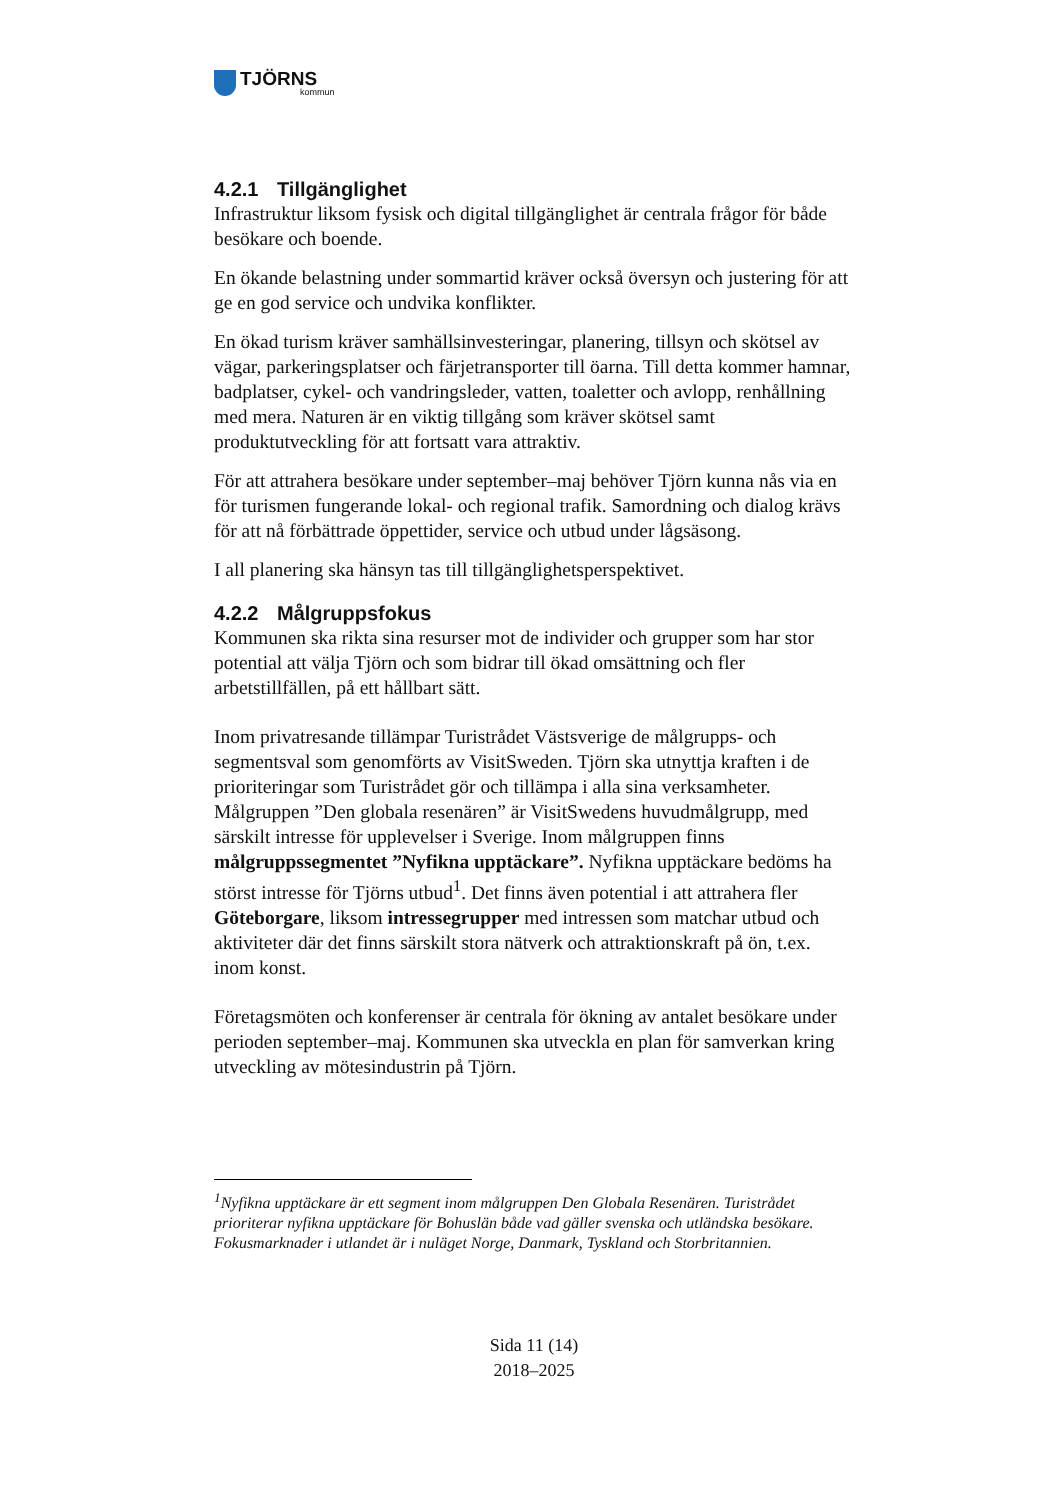TJÖRNS
kommun
4.2.1 Tillgänglighet
Infrastruktur liksom fysisk och digital tillgänglighet är centrala frågor för både besökare och boende.
En ökande belastning under sommartid kräver också översyn och justering för att ge en god service och undvika konflikter.
En ökad turism kräver samhällsinvesteringar, planering, tillsyn och skötsel av vägar, parkeringsplatser och färjetransporter till öarna. Till detta kommer hamnar, badplatser, cykel- och vandringsleder, vatten, toaletter och avlopp, renhållning med mera. Naturen är en viktig tillgång som kräver skötsel samt produktutveckling för att fortsatt vara attraktiv.
För att attrahera besökare under september–maj behöver Tjörn kunna nås via en för turismen fungerande lokal- och regional trafik. Samordning och dialog krävs för att nå förbättrade öppettider, service och utbud under lågsäsong.
I all planering ska hänsyn tas till tillgänglighetsperspektivet.
4.2.2 Målgruppsfokus
Kommunen ska rikta sina resurser mot de individer och grupper som har stor potential att välja Tjörn och som bidrar till ökad omsättning och fler arbetstillfällen, på ett hållbart sätt.
Inom privatresande tillämpar Turistrådet Västsverige de målgrupps- och segmentsval som genomförts av VisitSweden. Tjörn ska utnyttja kraften i de prioriteringar som Turistrådet gör och tillämpa i alla sina verksamheter. Målgruppen ”Den globala resenären” är VisitSwedens huvudmålgrupp, med särskilt intresse för upplevelser i Sverige. Inom målgruppen finns målgruppssegmentet ”Nyfikna upptäckare”. Nyfikna upptäckare bedöms ha störst intresse för Tjörns utbud<sup>1</sup>. Det finns även potential i att attrahera fler Göteborgare, liksom intressegrupper med intressen som matchar utbud och aktiviteter där det finns särskilt stora nätverk och attraktionskraft på ön, t.ex. inom konst.
Företagsmöten och konferenser är centrala för ökning av antalet besökare under perioden september–maj. Kommunen ska utveckla en plan för samverkan kring utveckling av mötesindustrin på Tjörn.
<sup>1</sup> Nyfikna upptäckare är ett segment inom målgruppen Den Globala Resenären. Turistrådet prioriterar nyfikna upptäckare för Bohuslän både vad gäller svenska och utländska besökare. Fokusmarknader i utlandet är i nuläget Norge, Danmark, Tyskland och Storbritannien.
Sida 11 (14)
2018–2025